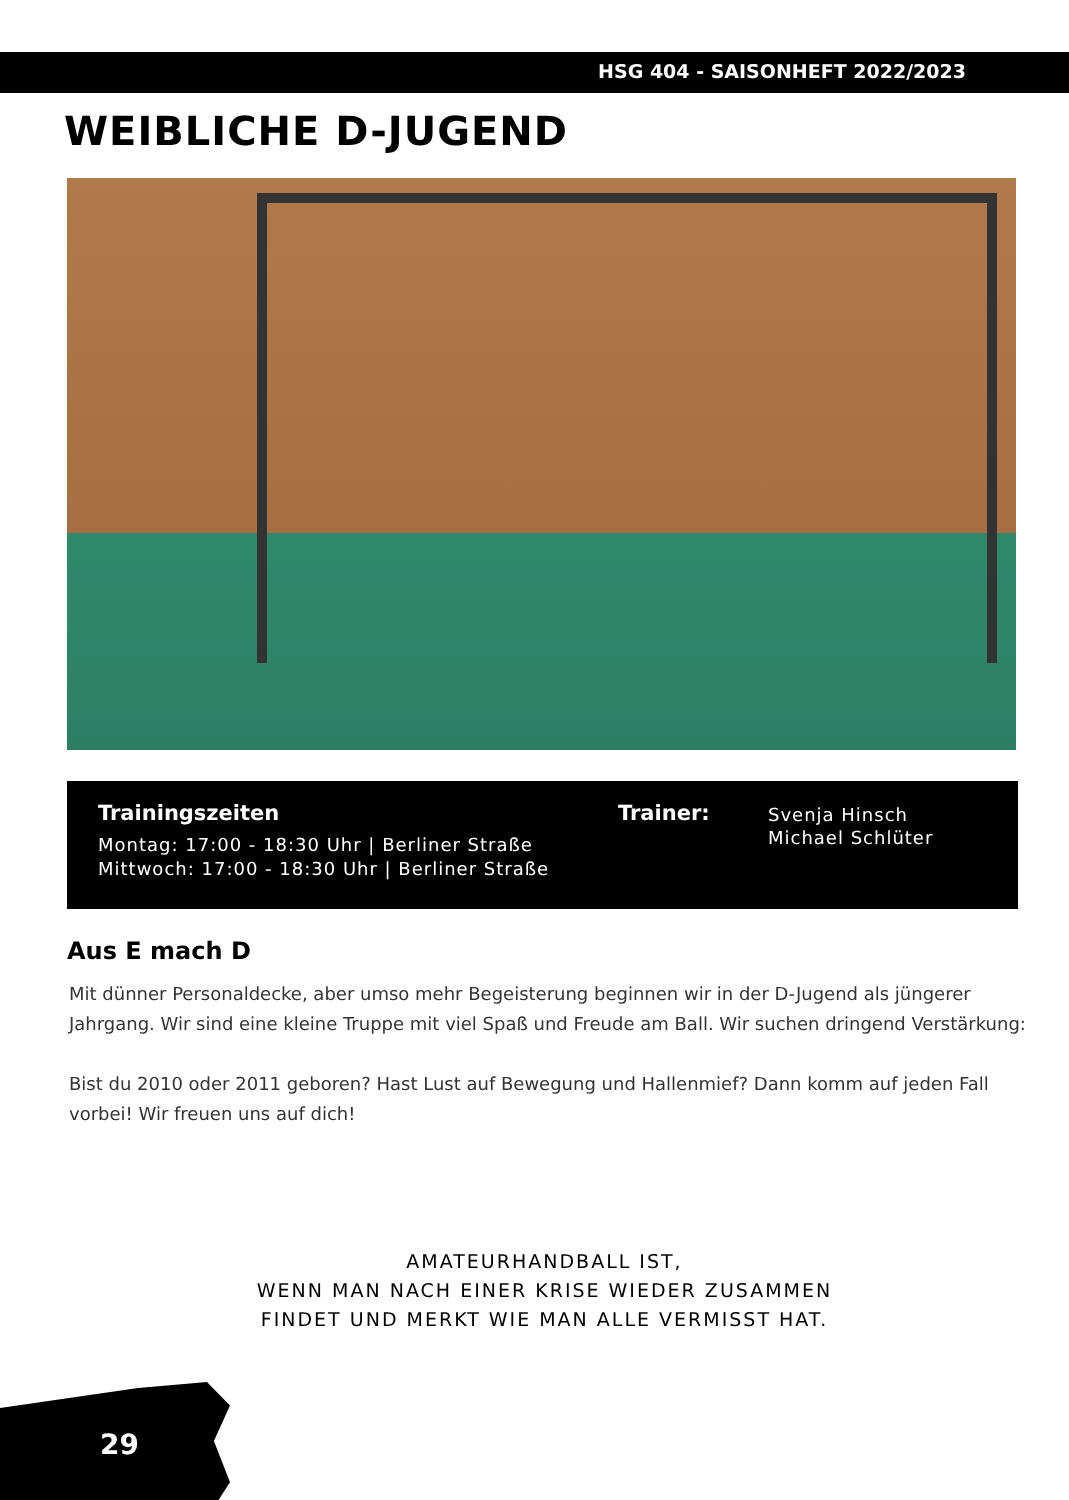HSG 404 - SAISONHEFT 2022/2023
WEIBLICHE D-JUGEND
Trainingszeiten
Montag: 17:00 - 18:30 Uhr | Berliner Straße
Mittwoch: 17:00 - 18:30 Uhr | Berliner Straße
Trainer:
Svenja Hinsch
Michael Schlüter
Aus E mach D
Mit dünner Personaldecke, aber umso mehr Begeisterung beginnen wir in der D-Jugend als jüngerer Jahrgang. Wir sind eine kleine Truppe mit viel Spaß und Freude am Ball. Wir suchen dringend Verstärkung:
Bist du 2010 oder 2011 geboren? Hast Lust auf Bewegung und Hallenmief? Dann komm auf jeden Fall vorbei! Wir freuen uns auf dich!
AMATEURHANDBALL IST,
WENN MAN NACH EINER KRISE WIEDER ZUSAMMEN
FINDET UND MERKT WIE MAN ALLE VERMISST HAT.
29